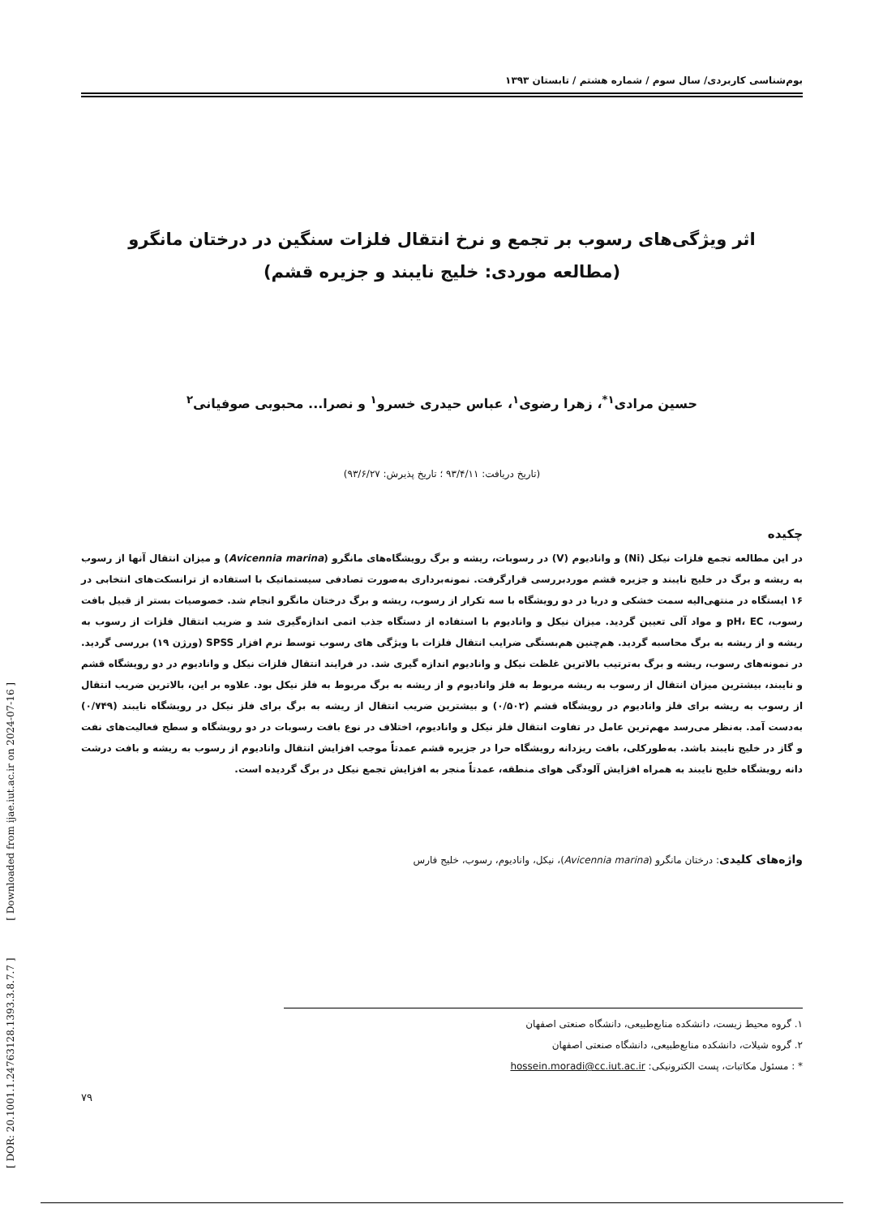[ DOR: 20.1001.1.24763128.1393.3.8.7.7 ] [ Downloaded from ijae.iut.ac.ir on 2024-07-16 ]
بوم‌شناسی کاربردی/ سال سوم / شماره هشتم / تابستان ۱۳۹۳
اثر ویژگی‌های رسوب بر تجمع و نرخ انتقال فلزات سنگین در درختان مانگرو
(مطالعه موردی: خلیج نایبند و جزیره قشم)
حسین مرادی<sup>۱*</sup>، زهرا رضوی<sup>۱</sup>، عباس حیدری خسرو<sup>۱</sup> و نصرا... محبوبی صوفیانی<sup>۲</sup>
(تاریخ دریافت: ۹۳/۴/۱۱ ؛ تاریخ پذیرش: ۹۳/۶/۲۷)
چکیده
در این مطالعه تجمع فلزات نیکل (Ni) و وانادیوم (V) در رسوبات، ریشه و برگ رویشگاه‌های مانگرو (Avicennia marina) و میزان انتقال آنها از رسوب به ریشه و برگ در خلیج نایبند و جزیره قشم موردبررسی قرارگرفت. نمونه‌برداری به‌صورت تصادفی سیستماتیک با استفاده از ترانسکت‌های انتخابی در ۱۶ ایستگاه در منتهی‌الیه سمت خشکی و دریا در دو رویشگاه با سه تکرار از رسوب، ریشه و برگ درختان مانگرو انجام شد. خصوصیات بستر از قبیل بافت رسوب، pH، EC و مواد آلی تعیین گردید. میزان نیکل و وانادیوم با استفاده از دستگاه جذب اتمی اندازه‌گیری شد و ضریب انتقال فلزات از رسوب به ریشه و از ریشه به برگ محاسبه گردید. هم‌چنین هم‌بستگی ضرایب انتقال فلزات با ویژگی های رسوب توسط نرم افزار SPSS (ورژن ۱۹) بررسی گردید. در نمونه‌های رسوب، ریشه و برگ به‌ترتیب بالاترین غلظت نیکل و وانادیوم اندازه گیری شد. در فرایند انتقال فلزات نیکل و وانادیوم در دو رویشگاه قشم و نایبند، بیشترین میزان انتقال از رسوب به ریشه مربوط به فلز وانادیوم و از ریشه به برگ مربوط به فلز نیکل بود. علاوه بر این، بالاترین ضریب انتقال از رسوب به ریشه برای فلز وانادیوم در رویشگاه قشم (۰/۵۰۲) و بیشترین ضریب انتقال از ریشه به برگ برای فلز نیکل در رویشگاه نایبند (۰/۷۴۹) به‌دست آمد. به‌نظر می‌رسد مهم‌ترین عامل در تفاوت انتقال فلز نیکل و وانادیوم، اختلاف در نوع بافت رسوبات در دو رویشگاه و سطح فعالیت‌های نفت و گاز در خلیج نایبند باشد. به‌طورکلی، بافت ریزدانه رویشگاه حرا در جزیره قشم عمدتاً موجب افزایش انتقال وانادیوم از رسوب به ریشه و بافت درشت دانه رویشگاه خلیج نایبند به همراه افزایش آلودگی هوای منطقه، عمدتاً منجر به افزایش تجمع نیکل در برگ گردیده است.
واژه‌های کلیدی: درختان مانگرو (Avicennia marina)، نیکل، وانادیوم، رسوب، خلیج فارس
۱. گروه محیط زیست، دانشکده منابع‌طبیعی، دانشگاه صنعتی اصفهان
۲. گروه شیلات، دانشکده منابع‌طبیعی، دانشگاه صنعتی اصفهان
* : مسئول مکاتبات، پست الکترونیکی: hossein.moradi@cc.iut.ac.ir
۷۹